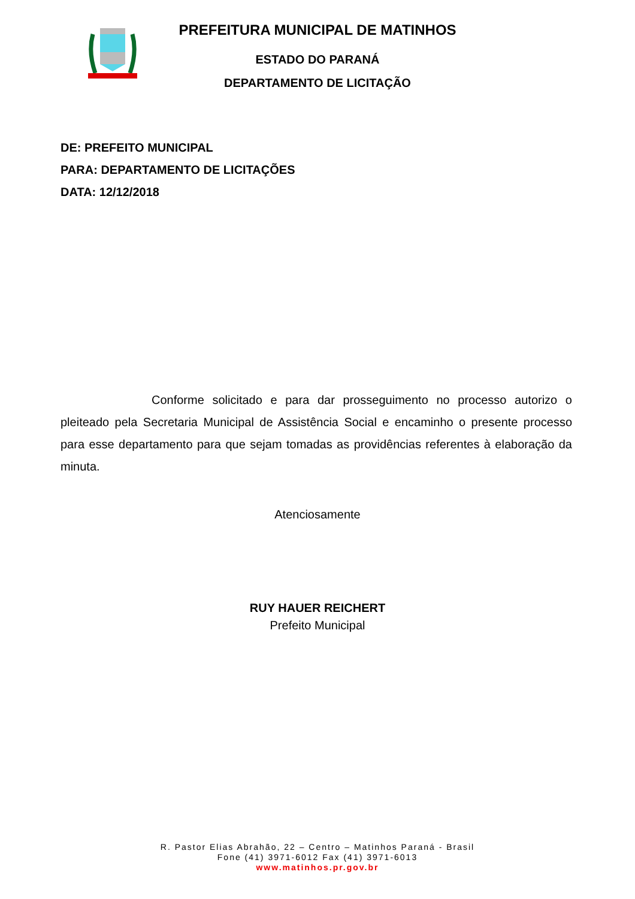PREFEITURA MUNICIPAL DE MATINHOS
ESTADO DO PARANÁ
DEPARTAMENTO DE LICITAÇÃO
DE: PREFEITO MUNICIPAL
PARA: DEPARTAMENTO DE LICITAÇÕES
DATA: 12/12/2018
Conforme solicitado e para dar prosseguimento no processo autorizo o pleiteado pela Secretaria Municipal de Assistência Social e encaminho o presente processo para esse departamento para que sejam tomadas as providências referentes à elaboração da minuta.
Atenciosamente
RUY HAUER REICHERT
Prefeito Municipal
R. Pastor Elias Abrahão, 22 – Centro – Matinhos Paraná - Brasil
Fone (41) 3971-6012 Fax (41) 3971-6013
www.matinhos.pr.gov.br